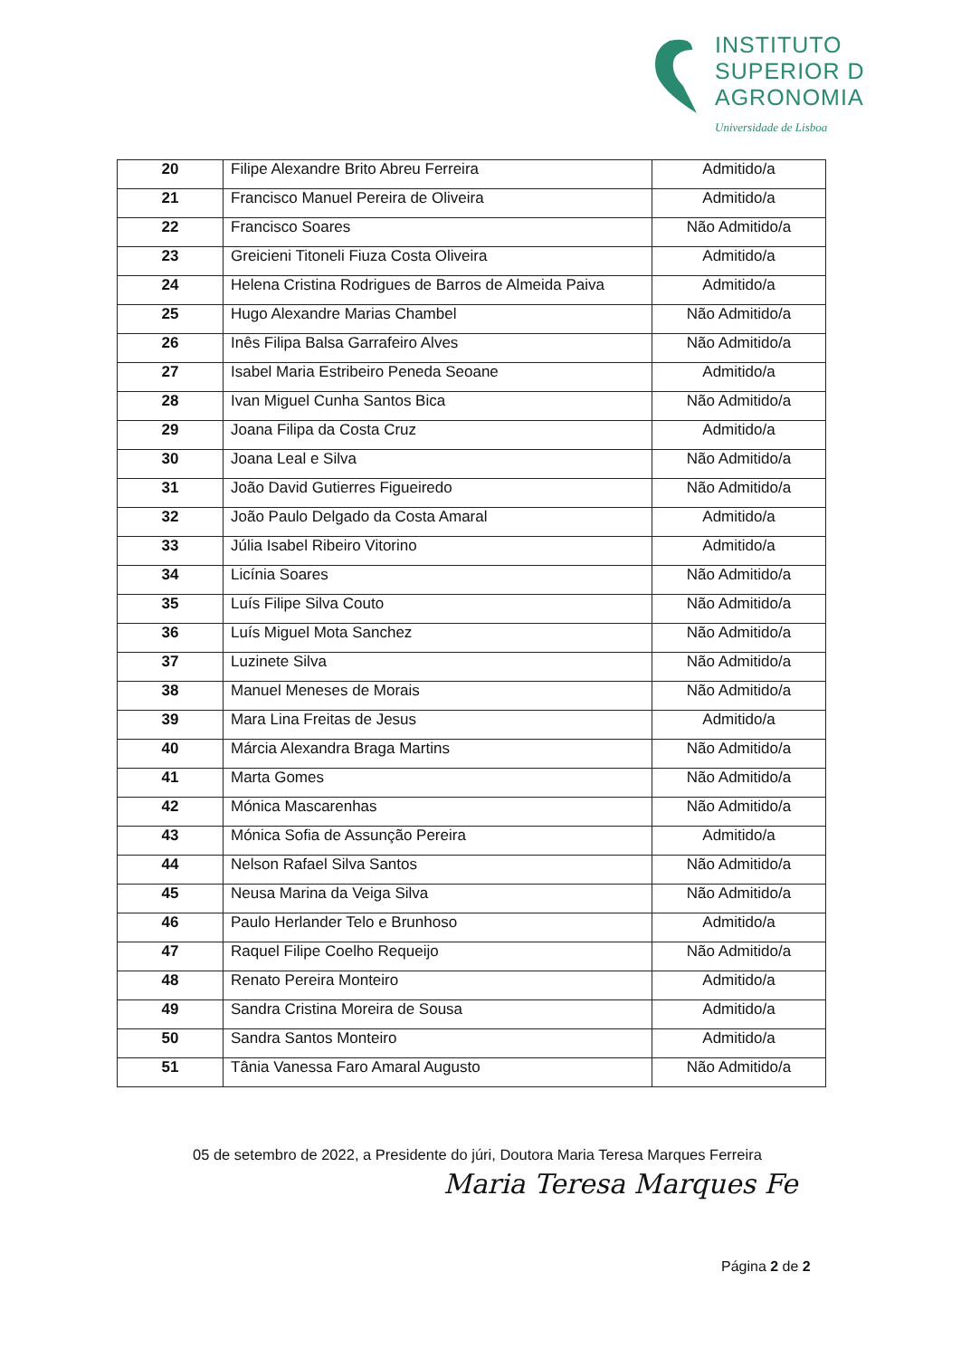INSTITUTO
SUPERIOR D
AGRONOMIA
Universidade de Lisboa
| 20 | Filipe Alexandre Brito Abreu Ferreira | Admitido/a |
| 21 | Francisco Manuel Pereira de Oliveira | Admitido/a |
| 22 | Francisco Soares | Não Admitido/a |
| 23 | Greicieni Titoneli Fiuza Costa Oliveira | Admitido/a |
| 24 | Helena Cristina Rodrigues de Barros de Almeida Paiva | Admitido/a |
| 25 | Hugo Alexandre Marias Chambel | Não Admitido/a |
| 26 | Inês Filipa Balsa Garrafeiro Alves | Não Admitido/a |
| 27 | Isabel Maria Estribeiro Peneda Seoane | Admitido/a |
| 28 | Ivan Miguel Cunha Santos Bica | Não Admitido/a |
| 29 | Joana Filipa da Costa Cruz | Admitido/a |
| 30 | Joana Leal e Silva | Não Admitido/a |
| 31 | João David Gutierres Figueiredo | Não Admitido/a |
| 32 | João Paulo Delgado da Costa Amaral | Admitido/a |
| 33 | Júlia Isabel Ribeiro Vitorino | Admitido/a |
| 34 | Licínia Soares | Não Admitido/a |
| 35 | Luís Filipe Silva Couto | Não Admitido/a |
| 36 | Luís Miguel Mota Sanchez | Não Admitido/a |
| 37 | Luzinete Silva | Não Admitido/a |
| 38 | Manuel Meneses de Morais | Não Admitido/a |
| 39 | Mara Lina Freitas de Jesus | Admitido/a |
| 40 | Márcia Alexandra Braga Martins | Não Admitido/a |
| 41 | Marta Gomes | Não Admitido/a |
| 42 | Mónica Mascarenhas | Não Admitido/a |
| 43 | Mónica Sofia de Assunção Pereira | Admitido/a |
| 44 | Nelson Rafael Silva Santos | Não Admitido/a |
| 45 | Neusa Marina da Veiga Silva | Não Admitido/a |
| 46 | Paulo Herlander Telo e Brunhoso | Admitido/a |
| 47 | Raquel Filipe Coelho Requeijo | Não Admitido/a |
| 48 | Renato Pereira Monteiro | Admitido/a |
| 49 | Sandra Cristina Moreira de Sousa | Admitido/a |
| 50 | Sandra Santos Monteiro | Admitido/a |
| 51 | Tânia Vanessa Faro Amaral Augusto | Não Admitido/a |
05 de setembro de 2022, a Presidente do júri, Doutora Maria Teresa Marques Ferreira
Maria Teresa Marques Fe
Página 2 de 2